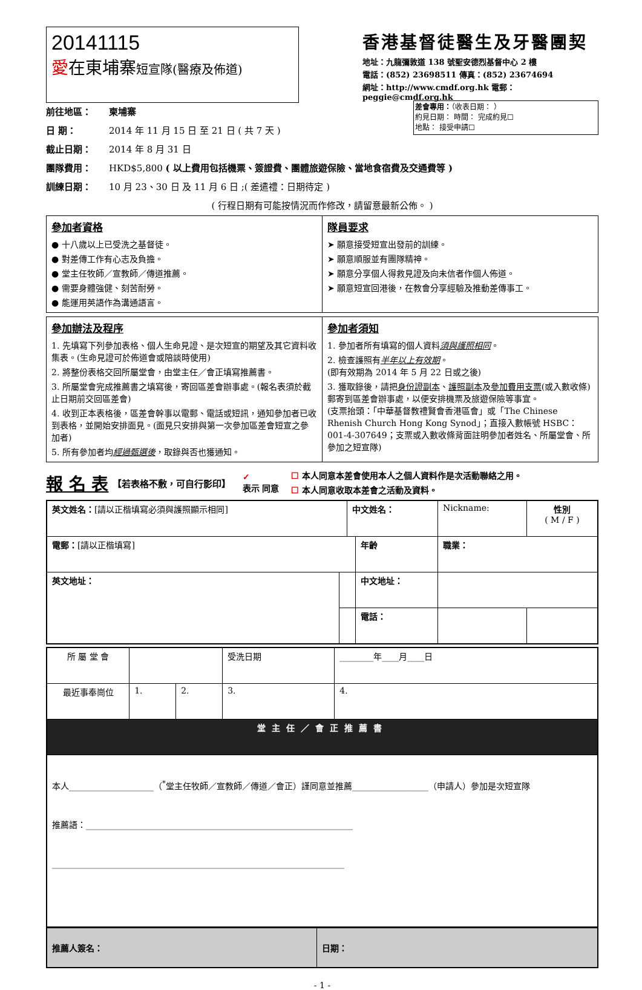20141115
愛在東埔寨短宣隊(醫療及佈道)
香港基督徒醫生及牙醫團契
地址：九龍彌敦道 138 號聖安德烈基督中心 2 樓
電話：(852) 23698511 傳真：(852) 23674694
網址：http://www.cmdf.org.hk 電郵：peggie@cmdf.org.hk
差會專用：（收表日期： ）
約見日期： 時間： 完成約見☐
地點： 接受申請☐
前往地區： 柬埔寨
日 期： 2014 年 11 月 15 日 至 21 日 ( 共 7 天 )
截止日期： 2014 年 8 月 31 日
團隊費用： HKD$5,800 ( 以上費用包括機票、簽證費、團體旅遊保險、當地食宿費及交通費等 )
訓練日期： 10 月 23、30 日 及 11 月 6 日 ;( 差遣禮：日期待定 )
( 行程日期有可能按情況而作修改，請留意最新公佈。 )
| 參加者資格 ● 十八歲以上已受洗之基督徒。 ● 對差傳工作有心志及負擔。 ● 堂主任牧師／宣教師／傳道推薦。 ● 需要身體強健、刻苦耐勞。 ● 能運用英語作為溝通語言。 | 隊員要求 ➤ 願意接受短宣出發前的訓練。 ➤ 願意順服並有團隊精神。 ➤ 願意分享個人得救見證及向未信者作個人佈道。 ➤ 願意短宣回港後，在教會分享經驗及推動差傳事工。 |
| 參加辦法及程序 1. 先填寫下列參加表格、個人生命見證、是次短宣的期望及其它資料收集表。(生命見證可於佈道會或陪談時使用) 2. 將整份表格交回所屬堂會，由堂主任／會正填寫推薦書。 3. 所屬堂會完成推薦書之填寫後，寄回區差會辦事處。(報名表須於截止日期前交回區差會) 4. 收到正本表格後，區差會幹事以電郵、電話或短訊，通知參加者已收到表格，並開始安排面見。(面見只安排與第一次參加區差會短宣之參加者) 5. 所有參加者均 經過甄選後 ，取錄與否也獲通知。 | 參加者須知 1. 參加者所有填寫的個人資料 須與護照相同 。 2. 檢查護照有 半年以上有效期 。 (即有效期為 2014 年 5 月 22 日或之後) 3. 獲取錄後，請把 身份證副本 、 護照副本 及 參加費用支票 (或入數收條)郵寄到區差會辦事處，以便安排機票及旅遊保險等事宜。 (支票抬頭：「中華基督教禮賢會香港區會」或「The Chinese Rhenish Church Hong Kong Synod」；直接入數帳號 HSBC： 001-4-307649；支票或入數收條背面註明參加者姓名、所屬堂會、所參加之短宣隊) |
報 名 表
【若表格不敷，可自行影印】
✓
表示 同意
☐ 本人同意本差會使用本人之個人資料作是次活動聯絡之用。
☐ 本人同意收取本差會之活動及資料。
| 英文姓名： [請以正楷填寫必須與護照顯示相同] | | 中文姓名： | | Nickname: | 性別 ( M / F ) |
| 電郵： [請以正楷填寫] | | | 年齡 | 職業： | |
| 英文地址： | | | 中文地址： | | |
| | | | 電話： | | |
| 所 屬 堂 會 | | | 受洗日期 | ________年____月____日 | |
| 最近事奉崗位 | 1. | 2. | 3. | | 4. |
| 堂主任／會正推薦書 | | | | | |
| 本人____________________（<sup>*</sup>堂主任牧師／宣教師／傳道／會正）謹同意並推薦__________________（申請人）參加是次短宣隊 推薦語：_______________________________________________________________ _____________________________________________________________________ | | | | | |
| 推薦人簽名： | 日期： |
- 1 -